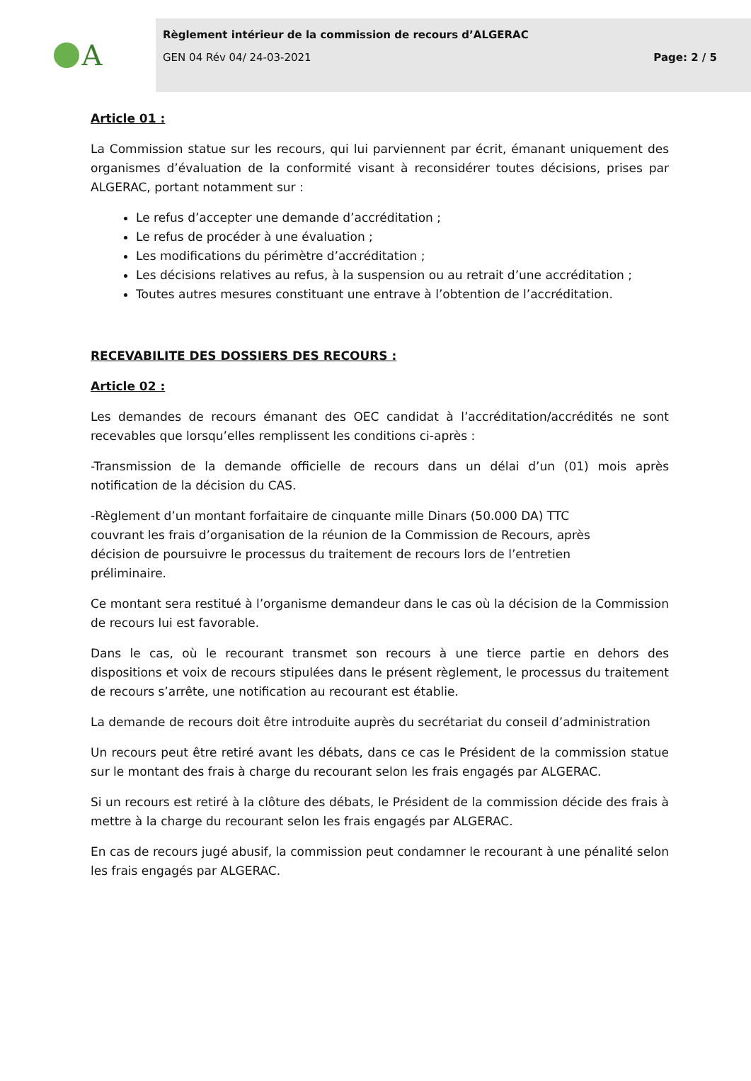A
Règlement intérieur de la commission de recours d’ALGERAC
GEN 04 Rév 04/ 24-03-2021 Page: 2 / 5
Article 01 :
La Commission statue sur les recours, qui lui parviennent par écrit, émanant uniquement des organismes d’évaluation de la conformité visant à reconsidérer toutes décisions, prises par ALGERAC, portant notamment sur :
Le refus d’accepter une demande d’accréditation ;
Le refus de procéder à une évaluation ;
Les modifications du périmètre d’accréditation ;
Les décisions relatives au refus, à la suspension ou au retrait d’une accréditation ;
Toutes autres mesures constituant une entrave à l’obtention de l’accréditation.
RECEVABILITE DES DOSSIERS DES RECOURS :
Article 02 :
Les demandes de recours émanant des OEC candidat à l’accréditation/accrédités ne sont recevables que lorsqu’elles remplissent les conditions ci-après :
-Transmission de la demande officielle de recours dans un délai d’un (01) mois après notification de la décision du CAS.
-Règlement d’un montant forfaitaire de cinquante mille Dinars (50.000 DA) TTC couvrant les frais d’organisation de la réunion de la Commission de Recours, après décision de poursuivre le processus du traitement de recours lors de l’entretien préliminaire.
Ce montant sera restitué à l’organisme demandeur dans le cas où la décision de la Commission de recours lui est favorable.
Dans le cas, où le recourant transmet son recours à une tierce partie en dehors des dispositions et voix de recours stipulées dans le présent règlement, le processus du traitement de recours s’arrête, une notification au recourant est établie.
La demande de recours doit être introduite auprès du secrétariat du conseil d’administration
Un recours peut être retiré avant les débats, dans ce cas le Président de la commission statue sur le montant des frais à charge du recourant selon les frais engagés par ALGERAC.
Si un recours est retiré à la clôture des débats, le Président de la commission décide des frais à mettre à la charge du recourant selon les frais engagés par ALGERAC.
En cas de recours jugé abusif, la commission peut condamner le recourant à une pénalité selon les frais engagés par ALGERAC.